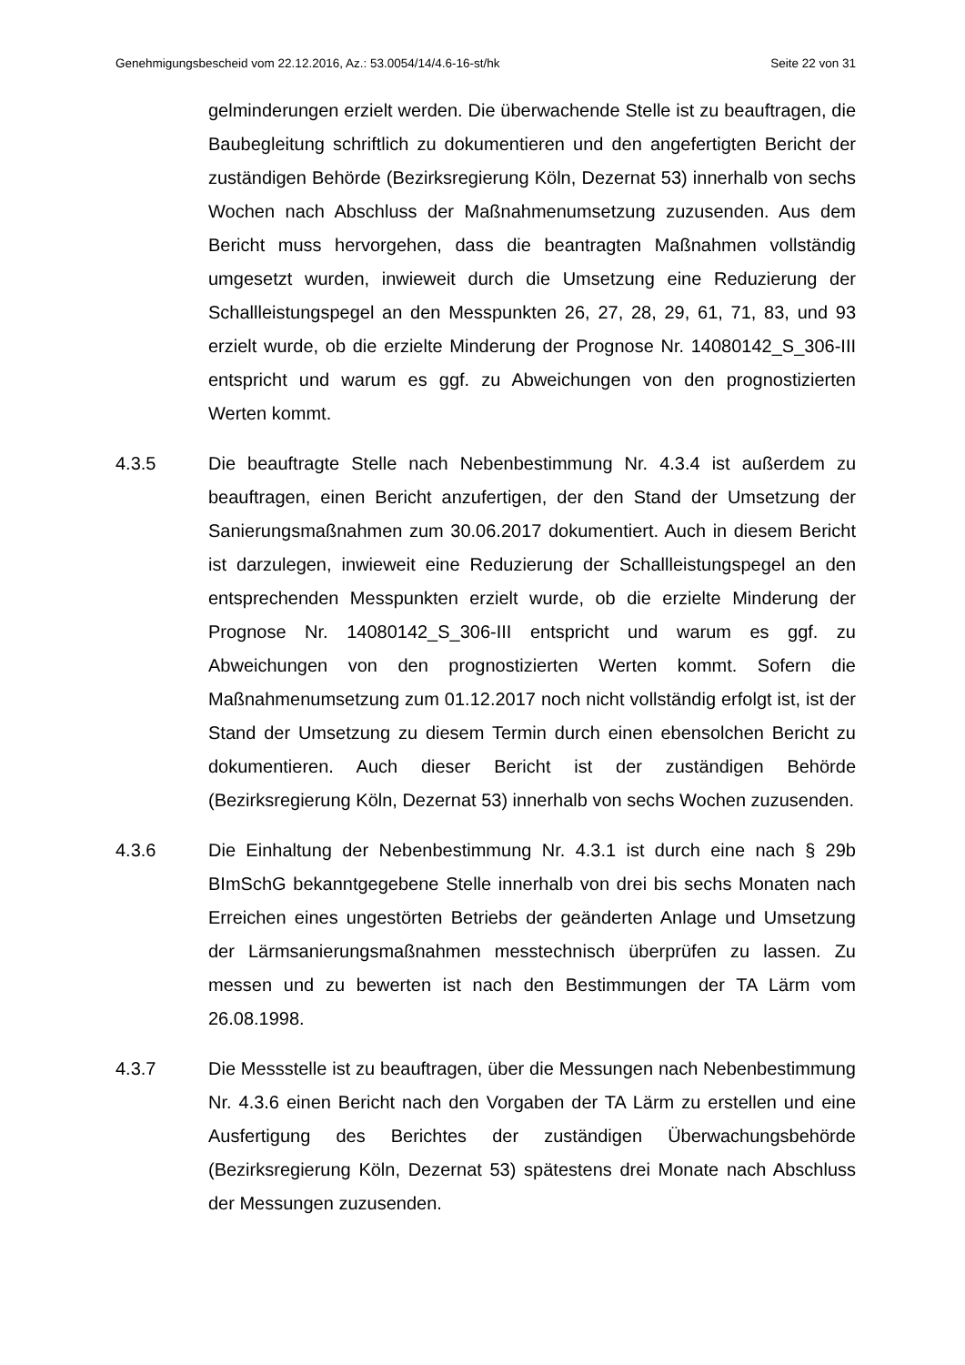Genehmigungsbescheid vom 22.12.2016, Az.: 53.0054/14/4.6-16-st/hk Seite 22 von 31
gelminderungen erzielt werden. Die überwachende Stelle ist zu beauftragen, die Baubegleitung schriftlich zu dokumentieren und den angefertigten Bericht der zuständigen Behörde (Bezirksregierung Köln, Dezernat 53) innerhalb von sechs Wochen nach Abschluss der Maßnahmenumsetzung zuzusenden. Aus dem Bericht muss hervorgehen, dass die beantragten Maßnahmen vollständig umgesetzt wurden, inwieweit durch die Umsetzung eine Reduzierung der Schallleistungspegel an den Messpunkten 26, 27, 28, 29, 61, 71, 83, und 93 erzielt wurde, ob die erzielte Minderung der Prognose Nr. 14080142_S_306-III entspricht und warum es ggf. zu Abweichungen von den prognostizierten Werten kommt.
4.3.5 Die beauftragte Stelle nach Nebenbestimmung Nr. 4.3.4 ist außerdem zu beauftragen, einen Bericht anzufertigen, der den Stand der Umsetzung der Sanierungsmaßnahmen zum 30.06.2017 dokumentiert. Auch in diesem Bericht ist darzulegen, inwieweit eine Reduzierung der Schallleistungspegel an den entsprechenden Messpunkten erzielt wurde, ob die erzielte Minderung der Prognose Nr. 14080142_S_306-III entspricht und warum es ggf. zu Abweichungen von den prognostizierten Werten kommt. Sofern die Maßnahmenumsetzung zum 01.12.2017 noch nicht vollständig erfolgt ist, ist der Stand der Umsetzung zu diesem Termin durch einen ebensolchen Bericht zu dokumentieren. Auch dieser Bericht ist der zuständigen Behörde (Bezirksregierung Köln, Dezernat 53) innerhalb von sechs Wochen zuzusenden.
4.3.6 Die Einhaltung der Nebenbestimmung Nr. 4.3.1 ist durch eine nach § 29b BImSchG bekanntgegebene Stelle innerhalb von drei bis sechs Monaten nach Erreichen eines ungestörten Betriebs der geänderten Anlage und Umsetzung der Lärmsanierungsmaßnahmen messtechnisch überprüfen zu lassen. Zu messen und zu bewerten ist nach den Bestimmungen der TA Lärm vom 26.08.1998.
4.3.7 Die Messstelle ist zu beauftragen, über die Messungen nach Nebenbestimmung Nr. 4.3.6 einen Bericht nach den Vorgaben der TA Lärm zu erstellen und eine Ausfertigung des Berichtes der zuständigen Überwachungsbehörde (Bezirksregierung Köln, Dezernat 53) spätestens drei Monate nach Abschluss der Messungen zuzusenden.